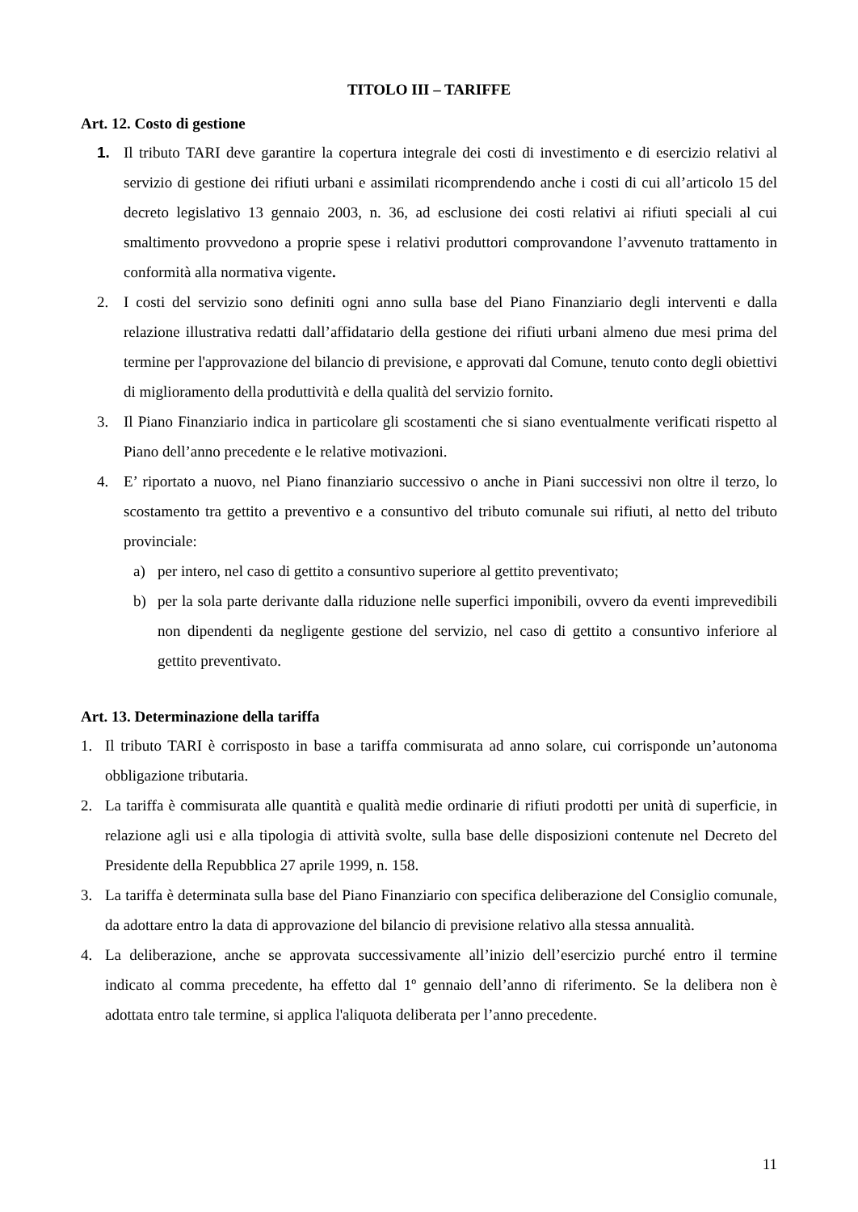TITOLO III – TARIFFE
Art. 12. Costo di gestione
1. Il tributo TARI deve garantire la copertura integrale dei costi di investimento e di esercizio relativi al servizio di gestione dei rifiuti urbani e assimilati ricomprendendo anche i costi di cui all’articolo 15 del decreto legislativo 13 gennaio 2003, n. 36, ad esclusione dei costi relativi ai rifiuti speciali al cui smaltimento provvedono a proprie spese i relativi produttori comprovandone l’avvenuto trattamento in conformità alla normativa vigente.
2. I costi del servizio sono definiti ogni anno sulla base del Piano Finanziario degli interventi e dalla relazione illustrativa redatti dall’affidatario della gestione dei rifiuti urbani almeno due mesi prima del termine per l'approvazione del bilancio di previsione, e approvati dal Comune, tenuto conto degli obiettivi di miglioramento della produttività e della qualità del servizio fornito.
3. Il Piano Finanziario indica in particolare gli scostamenti che si siano eventualmente verificati rispetto al Piano dell’anno precedente e le relative motivazioni.
4. E’ riportato a nuovo, nel Piano finanziario successivo o anche in Piani successivi non oltre il terzo, lo scostamento tra gettito a preventivo e a consuntivo del tributo comunale sui rifiuti, al netto del tributo provinciale:
a) per intero, nel caso di gettito a consuntivo superiore al gettito preventivato;
b) per la sola parte derivante dalla riduzione nelle superfici imponibili, ovvero da eventi imprevedibili non dipendenti da negligente gestione del servizio, nel caso di gettito a consuntivo inferiore al gettito preventivato.
Art. 13. Determinazione della tariffa
1. Il tributo TARI è corrisposto in base a tariffa commisurata ad anno solare, cui corrisponde un’autonoma obbligazione tributaria.
2. La tariffa è commisurata alle quantità e qualità medie ordinarie di rifiuti prodotti per unità di superficie, in relazione agli usi e alla tipologia di attività svolte, sulla base delle disposizioni contenute nel Decreto del Presidente della Repubblica 27 aprile 1999, n. 158.
3. La tariffa è determinata sulla base del Piano Finanziario con specifica deliberazione del Consiglio comunale, da adottare entro la data di approvazione del bilancio di previsione relativo alla stessa annualità.
4. La deliberazione, anche se approvata successivamente all’inizio dell’esercizio purché entro il termine indicato al comma precedente, ha effetto dal 1º gennaio dell’anno di riferimento. Se la delibera non è adottata entro tale termine, si applica l'aliquota deliberata per l’anno precedente.
11